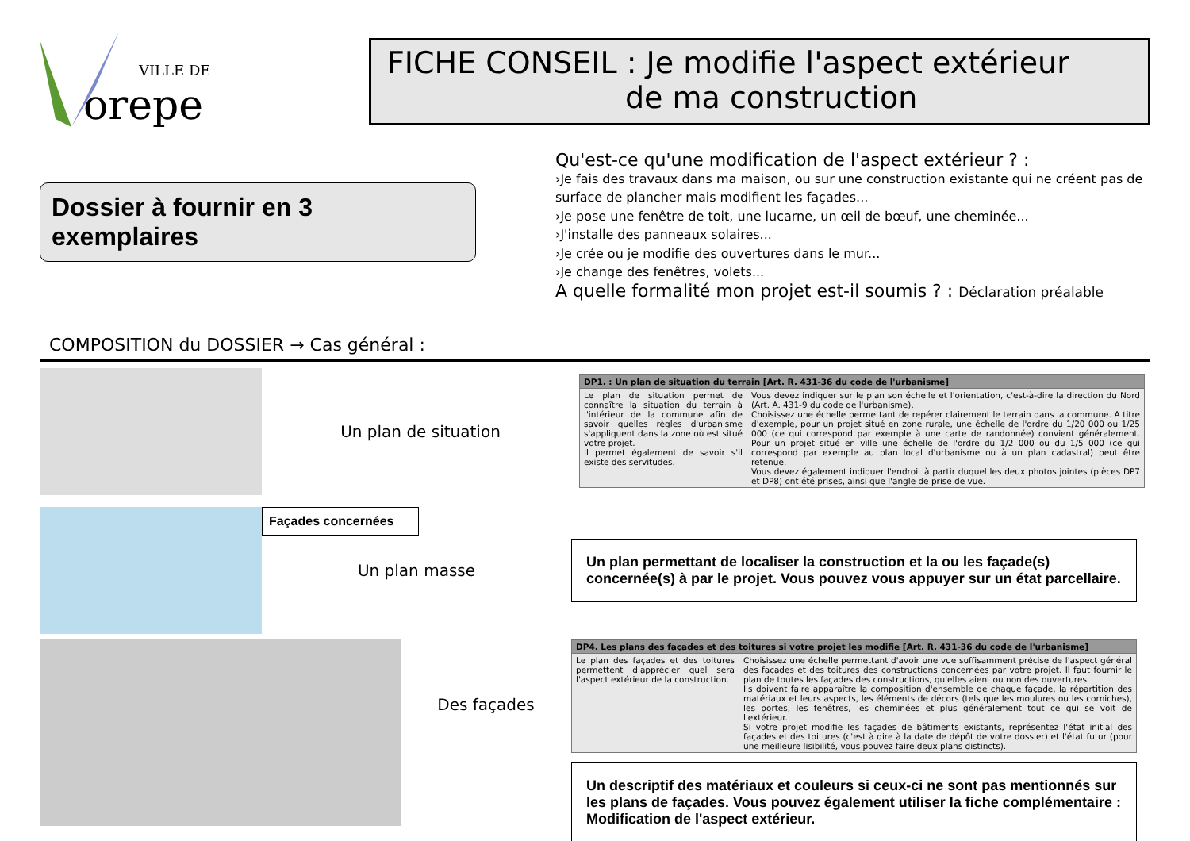VILLE DE
orepe
FICHE CONSEIL : Je modifie l'aspect extérieur
de ma construction
Dossier à fournir en 3 exemplaires
COMPOSITION du DOSSIER → Cas général :
Qu'est-ce qu'une modification de l'aspect extérieur ? :
›Je fais des travaux dans ma maison, ou sur une construction existante qui ne créent pas de surface de plancher mais modifient les façades...
›Je pose une fenêtre de toit, une lucarne, un œil de bœuf, une cheminée...
›J'installe des panneaux solaires...
›Je crée ou je modifie des ouvertures dans le mur...
›Je change des fenêtres, volets...
A quelle formalité mon projet est-il soumis ? : Déclaration préalable
Un plan de situation
| DP1. : Un plan de situation du terrain [Art. R. 431-36 du code de l'urbanisme] | |
| --- | --- |
| Le plan de situation permet de connaître la situation du terrain à l'intérieur de la commune afin de savoir quelles règles d'urbanisme s'appliquent dans la zone où est situé votre projet. Il permet également de savoir s'il existe des servitudes. | Vous devez indiquer sur le plan son échelle et l'orientation, c'est-à-dire la direction du Nord (Art. A. 431-9 du code de l'urbanisme). Choisissez une échelle permettant de repérer clairement le terrain dans la commune. A titre d'exemple, pour un projet situé en zone rurale, une échelle de l'ordre du 1/20 000 ou 1/25 000 (ce qui correspond par exemple à une carte de randonnée) convient généralement. Pour un projet situé en ville une échelle de l'ordre du 1/2 000 ou du 1/5 000 (ce qui correspond par exemple au plan local d'urbanisme ou à un plan cadastral) peut être retenue. Vous devez également indiquer l'endroit à partir duquel les deux photos jointes (pièces DP7 et DP8) ont été prises, ainsi que l'angle de prise de vue. |
Façades concernées
Un plan masse
Un plan permettant de localiser la construction et la ou les façade(s) concernée(s) à par le projet. Vous pouvez vous appuyer sur un état parcellaire.
Des façades
| DP4. Les plans des façades et des toitures si votre projet les modifie [Art. R. 431-36 du code de l'urbanisme] | |
| --- | --- |
| Le plan des façades et des toitures permettent d'apprécier quel sera l'aspect extérieur de la construction. | Choisissez une échelle permettant d'avoir une vue suffisamment précise de l'aspect général des façades et des toitures des constructions concernées par votre projet. Il faut fournir le plan de toutes les façades des constructions, qu'elles aient ou non des ouvertures. Ils doivent faire apparaître la composition d'ensemble de chaque façade, la répartition des matériaux et leurs aspects, les éléments de décors (tels que les moulures ou les corniches), les portes, les fenêtres, les cheminées et plus généralement tout ce qui se voit de l'extérieur. Si votre projet modifie les façades de bâtiments existants, représentez l'état initial des façades et des toitures (c'est à dire à la date de dépôt de votre dossier) et l'état futur (pour une meilleure lisibilité, vous pouvez faire deux plans distincts). |
Un descriptif des matériaux et couleurs si ceux-ci ne sont pas mentionnés sur les plans de façades. Vous pouvez également utiliser la fiche complémentaire : Modification de l'aspect extérieur.